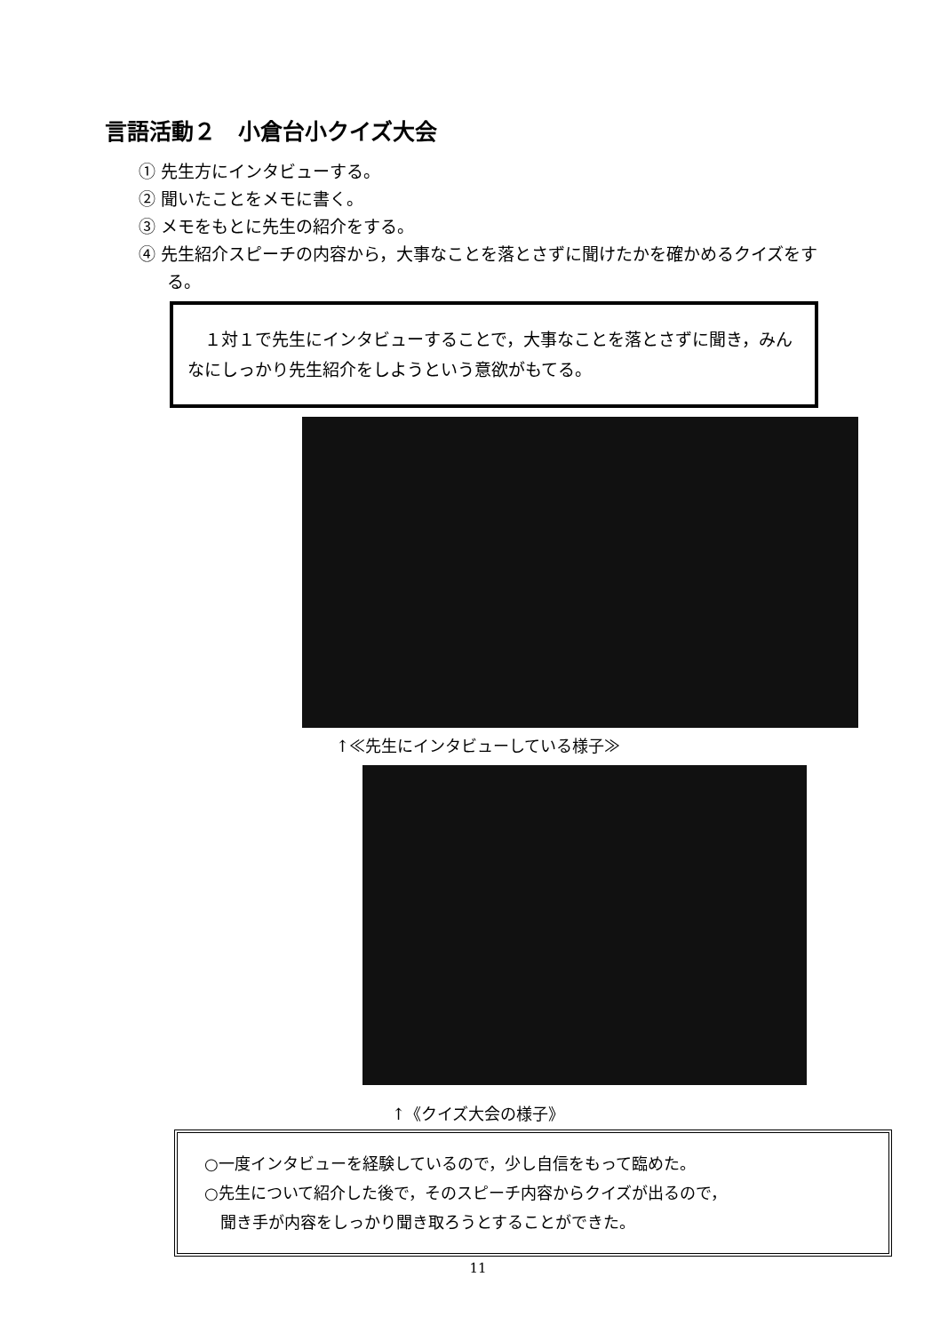言語活動２　小倉台小クイズ大会
① 先生方にインタビューする。
② 聞いたことをメモに書く。
③ メモをもとに先生の紹介をする。
④ 先生紹介スピーチの内容から，大事なことを落とさずに聞けたかを確かめるクイズをする。
　１対１で先生にインタビューすることで，大事なことを落とさずに聞き，みんなにしっかり先生紹介をしようという意欲がもてる。
↑≪先生にインタビューしている様子≫
↑《クイズ大会の様子》
○一度インタビューを経験しているので，少し自信をもって臨めた。
○先生について紹介した後で，そのスピーチ内容からクイズが出るので，
　聞き手が内容をしっかり聞き取ろうとすることができた。
11